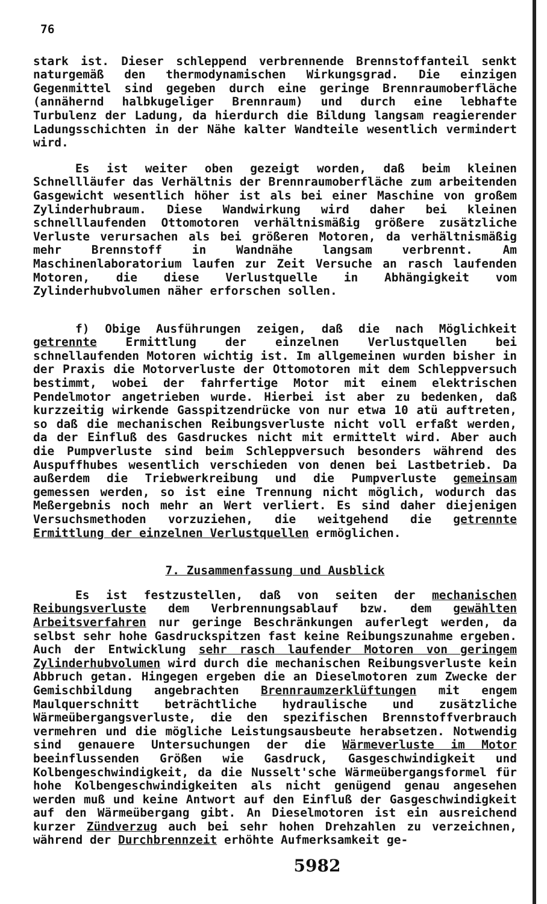76
stark ist. Dieser schleppend verbrennende Brennstoffanteil senkt naturgemäß den thermodynamischen Wirkungsgrad. Die einzigen Gegenmittel sind gegeben durch eine geringe Brennraumoberfläche (annähernd halbkugeliger Brennraum) und durch eine lebhafte Turbulenz der Ladung, da hierdurch die Bildung langsam reagierender Ladungsschichten in der Nähe kalter Wandteile wesentlich vermindert wird.
Es ist weiter oben gezeigt worden, daß beim kleinen Schnellläufer das Verhältnis der Brennraumoberfläche zum arbeitenden Gasgewicht wesentlich höher ist als bei einer Maschine von großem Zylinderhubraum. Diese Wandwirkung wird daher bei kleinen schnelllaufenden Ottomotoren verhältnismäßig größere zusätzliche Verluste verursachen als bei größeren Motoren, da verhältnismäßig mehr Brennstoff in Wandnähe langsam verbrennt. Am Maschinenlaboratorium laufen zur Zeit Versuche an rasch laufenden Motoren, die diese Verlustquelle in Abhängigkeit vom Zylinderhubvolumen näher erforschen sollen.
f) Obige Ausführungen zeigen, daß die nach Möglichkeit getrennte Ermittlung der einzelnen Verlustquellen bei schnellaufenden Motoren wichtig ist. Im allgemeinen wurden bisher in der Praxis die Motorverluste der Ottomotoren mit dem Schleppversuch bestimmt, wobei der fahrfertige Motor mit einem elektrischen Pendelmotor angetrieben wurde. Hierbei ist aber zu bedenken, daß kurzzeitig wirkende Gasspitzendrücke von nur etwa 10 atü auftreten, so daß die mechanischen Reibungsverluste nicht voll erfaßt werden, da der Einfluß des Gasdruckes nicht mit ermittelt wird. Aber auch die Pumpverluste sind beim Schleppversuch besonders während des Auspuffhubes wesentlich verschieden von denen bei Lastbetrieb. Da außerdem die Triebwerkreibung und die Pumpverluste gemeinsam gemessen werden, so ist eine Trennung nicht möglich, wodurch das Meßergebnis noch mehr an Wert verliert. Es sind daher diejenigen Versuchsmethoden vorzuziehen, die weitgehend die getrennte Ermittlung der einzelnen Verlustquellen ermöglichen.
7. Zusammenfassung und Ausblick
Es ist festzustellen, daß von seiten der mechanischen Reibungsverluste dem Verbrennungsablauf bzw. dem gewählten Arbeitsverfahren nur geringe Beschränkungen auferlegt werden, da selbst sehr hohe Gasdruckspitzen fast keine Reibungszunahme ergeben. Auch der Entwicklung sehr rasch laufender Motoren von geringem Zylinderhubvolumen wird durch die mechanischen Reibungsverluste kein Abbruch getan. Hingegen ergeben die an Dieselmotoren zum Zwecke der Gemischbildung angebrachten Brennraumzerklüftungen mit engem Maulquerschnitt beträchtliche hydraulische und zusätzliche Wärmeübergangsverluste, die den spezifischen Brennstoffverbrauch vermehren und die mögliche Leistungsausbeute herabsetzen. Notwendig sind genauere Untersuchungen der die Wärmeverluste im Motor beeinflussenden Größen wie Gasdruck, Gasgeschwindigkeit und Kolbengeschwindigkeit, da die Nusselt'sche Wärmeübergangsformel für hohe Kolbengeschwindigkeiten als nicht genügend genau angesehen werden muß und keine Antwort auf den Einfluß der Gasgeschwindigkeit auf den Wärmeübergang gibt. An Dieselmotoren ist ein ausreichend kurzer Zündverzug auch bei sehr hohen Drehzahlen zu verzeichnen, während der Durchbrennzeit erhöhte Aufmerksamkeit ge-
5982